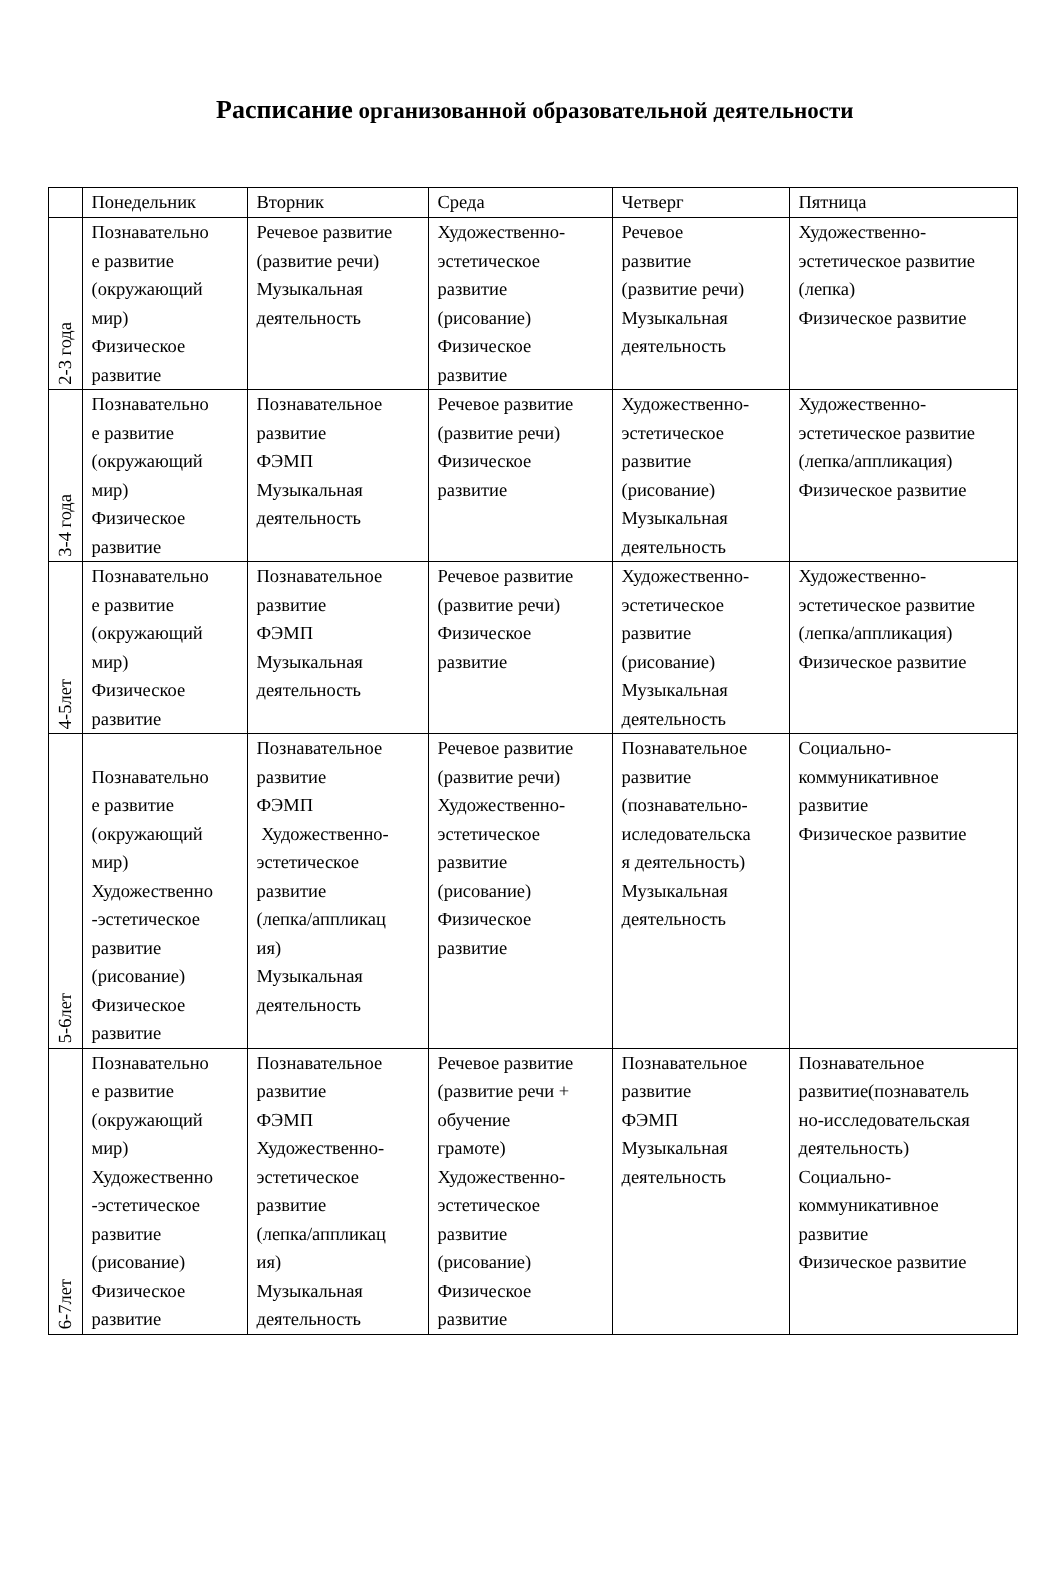Расписание организованной образовательной деятельности
| | Понедельник | Вторник | Среда | Четверг | Пятница |
| --- | --- | --- | --- | --- | --- |
| 2-3 года | Познавательно е развитие (окружающий мир) Физическое развитие | Речевое развитие (развитие речи) Музыкальная деятельность | Художественно- эстетическое развитие (рисование) Физическое развитие | Речевое развитие (развитие речи) Музыкальная деятельность | Художественно- эстетическое развитие (лепка) Физическое развитие |
| 3-4 года | Познавательно е развитие (окружающий мир) Физическое развитие | Познавательное развитие ФЭМП Музыкальная деятельность | Речевое развитие (развитие речи) Физическое развитие | Художественно- эстетическое развитие (рисование) Музыкальная деятельность | Художественно- эстетическое развитие (лепка/аппликация) Физическое развитие |
| 4-5лет | Познавательно е развитие (окружающий мир) Физическое развитие | Познавательное развитие ФЭМП Музыкальная деятельность | Речевое развитие (развитие речи) Физическое развитие | Художественно- эстетическое развитие (рисование) Музыкальная деятельность | Художественно- эстетическое развитие (лепка/аппликация) Физическое развитие |
| 5-6лет | Познавательно е развитие (окружающий мир) Художественно -эстетическое развитие (рисование) Физическое развитие | Познавательное развитие ФЭМП Художественно- эстетическое развитие (лепка/аппликац ия) Музыкальная деятельность | Речевое развитие (развитие речи) Художественно- эстетическое развитие (рисование) Физическое развитие | Познавательное развитие (познавательно- иследовательска я деятельность) Музыкальная деятельность | Социально- коммуникативное развитие Физическое развитие |
| 6-7лет | Познавательно е развитие (окружающий мир) Художественно -эстетическое развитие (рисование) Физическое развитие | Познавательное развитие ФЭМП Художественно- эстетическое развитие (лепка/аппликац ия) Музыкальная деятельность | Речевое развитие (развитие речи + обучение грамоте) Художественно- эстетическое развитие (рисование) Физическое развитие | Познавательное развитие ФЭМП Музыкальная деятельность | Познавательное развитие(познаватель но-исследовательская деятельность) Социально- коммуникативное развитие Физическое развитие |